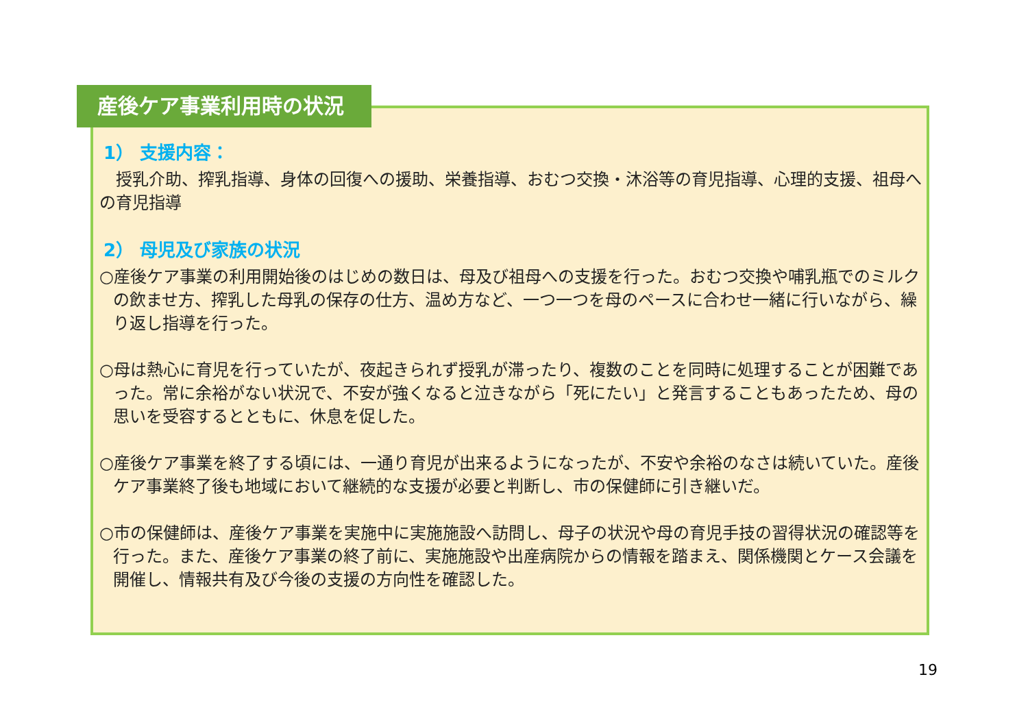産後ケア事業利用時の状況
1） 支援内容：
　授乳介助、搾乳指導、身体の回復への援助、栄養指導、おむつ交換・沐浴等の育児指導、心理的支援、祖母への育児指導
2） 母児及び家族の状況
○産後ケア事業の利用開始後のはじめの数日は、母及び祖母への支援を行った。おむつ交換や哺乳瓶でのミルクの飲ませ方、搾乳した母乳の保存の仕方、温め方など、一つ一つを母のペースに合わせ一緒に行いながら、繰り返し指導を行った。
○母は熱心に育児を行っていたが、夜起きられず授乳が滞ったり、複数のことを同時に処理することが困難であった。常に余裕がない状況で、不安が強くなると泣きながら「死にたい」と発言することもあったため、母の思いを受容するとともに、休息を促した。
○産後ケア事業を終了する頃には、一通り育児が出来るようになったが、不安や余裕のなさは続いていた。産後ケア事業終了後も地域において継続的な支援が必要と判断し、市の保健師に引き継いだ。
○市の保健師は、産後ケア事業を実施中に実施施設へ訪問し、母子の状況や母の育児手技の習得状況の確認等を行った。また、産後ケア事業の終了前に、実施施設や出産病院からの情報を踏まえ、関係機関とケース会議を開催し、情報共有及び今後の支援の方向性を確認した。
19